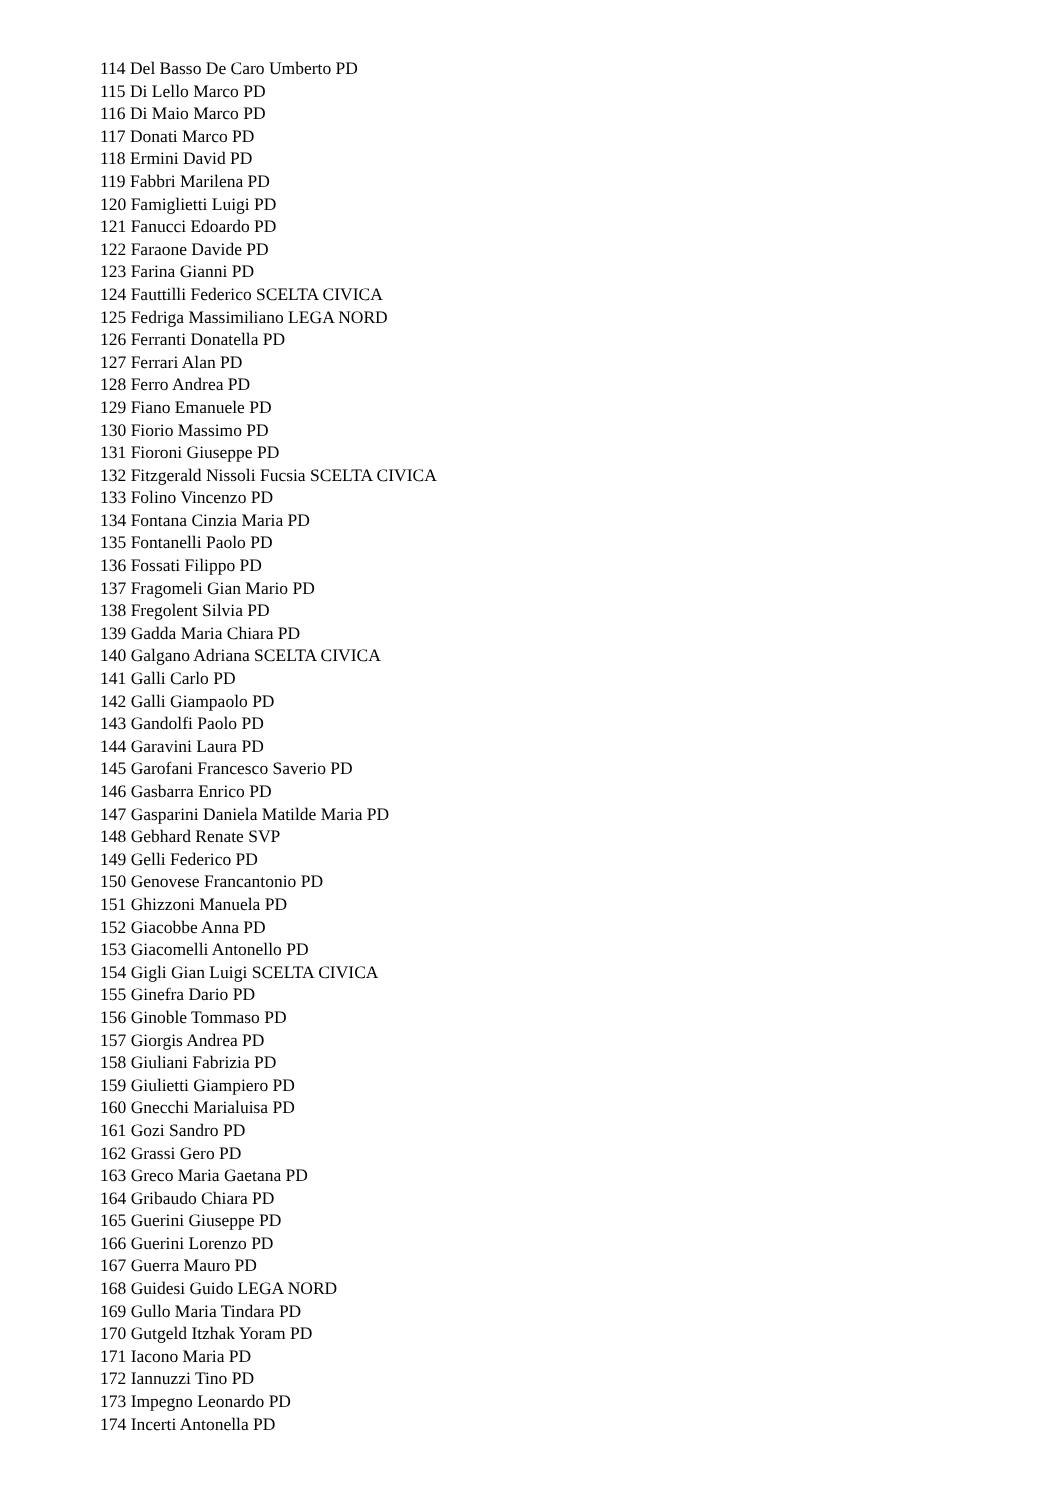114 Del Basso De Caro Umberto PD
115 Di Lello Marco PD
116 Di Maio Marco PD
117 Donati Marco PD
118 Ermini David PD
119 Fabbri Marilena PD
120 Famiglietti Luigi PD
121 Fanucci Edoardo PD
122 Faraone Davide PD
123 Farina Gianni PD
124 Fauttilli Federico SCELTA CIVICA
125 Fedriga Massimiliano LEGA NORD
126 Ferranti Donatella PD
127 Ferrari Alan PD
128 Ferro Andrea PD
129 Fiano Emanuele PD
130 Fiorio Massimo PD
131 Fioroni Giuseppe PD
132 Fitzgerald Nissoli Fucsia SCELTA CIVICA
133 Folino Vincenzo PD
134 Fontana Cinzia Maria PD
135 Fontanelli Paolo PD
136 Fossati Filippo PD
137 Fragomeli Gian Mario PD
138 Fregolent Silvia PD
139 Gadda Maria Chiara PD
140 Galgano Adriana SCELTA CIVICA
141 Galli Carlo PD
142 Galli Giampaolo PD
143 Gandolfi Paolo PD
144 Garavini Laura PD
145 Garofani Francesco Saverio PD
146 Gasbarra Enrico PD
147 Gasparini Daniela Matilde Maria PD
148 Gebhard Renate SVP
149 Gelli Federico PD
150 Genovese Francantonio PD
151 Ghizzoni Manuela PD
152 Giacobbe Anna PD
153 Giacomelli Antonello PD
154 Gigli Gian Luigi SCELTA CIVICA
155 Ginefra Dario PD
156 Ginoble Tommaso PD
157 Giorgis Andrea PD
158 Giuliani Fabrizia PD
159 Giulietti Giampiero PD
160 Gnecchi Marialuisa PD
161 Gozi Sandro PD
162 Grassi Gero PD
163 Greco Maria Gaetana PD
164 Gribaudo Chiara PD
165 Guerini Giuseppe PD
166 Guerini Lorenzo PD
167 Guerra Mauro PD
168 Guidesi Guido LEGA NORD
169 Gullo Maria Tindara PD
170 Gutgeld Itzhak Yoram PD
171 Iacono Maria PD
172 Iannuzzi Tino PD
173 Impegno Leonardo PD
174 Incerti Antonella PD